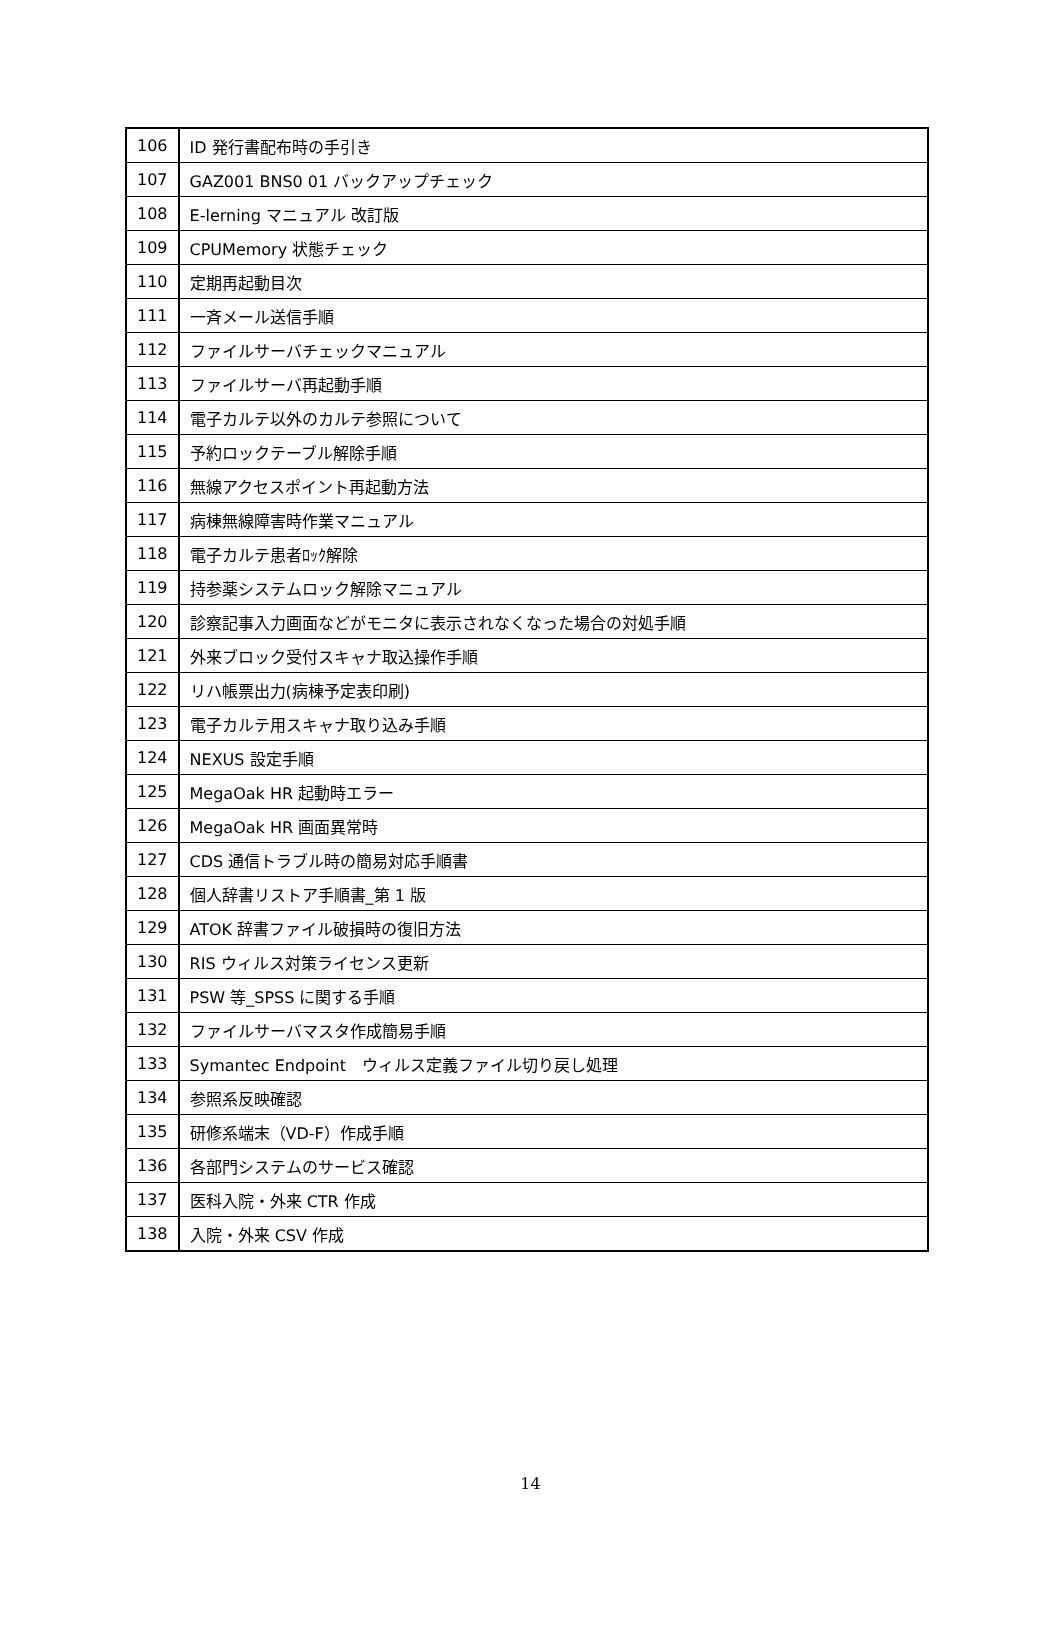| 106 | ID 発行書配布時の手引き |
| 107 | GAZ001 BNS0 01 バックアップチェック |
| 108 | E-lerning マニュアル 改訂版 |
| 109 | CPUMemory 状態チェック |
| 110 | 定期再起動目次 |
| 111 | 一斉メール送信手順 |
| 112 | ファイルサーバチェックマニュアル |
| 113 | ファイルサーバ再起動手順 |
| 114 | 電子カルテ以外のカルテ参照について |
| 115 | 予約ロックテーブル解除手順 |
| 116 | 無線アクセスポイント再起動方法 |
| 117 | 病棟無線障害時作業マニュアル |
| 118 | 電子カルテ患者ﾛｯｸ解除 |
| 119 | 持参薬システムロック解除マニュアル |
| 120 | 診察記事入力画面などがモニタに表示されなくなった場合の対処手順 |
| 121 | 外来ブロック受付スキャナ取込操作手順 |
| 122 | リハ帳票出力(病棟予定表印刷) |
| 123 | 電子カルテ用スキャナ取り込み手順 |
| 124 | NEXUS 設定手順 |
| 125 | MegaOak HR 起動時エラー |
| 126 | MegaOak HR 画面異常時 |
| 127 | CDS 通信トラブル時の簡易対応手順書 |
| 128 | 個人辞書リストア手順書_第 1 版 |
| 129 | ATOK 辞書ファイル破損時の復旧方法 |
| 130 | RIS ウィルス対策ライセンス更新 |
| 131 | PSW 等_SPSS に関する手順 |
| 132 | ファイルサーバマスタ作成簡易手順 |
| 133 | Symantec Endpoint ウィルス定義ファイル切り戻し処理 |
| 134 | 参照系反映確認 |
| 135 | 研修系端末（VD-F）作成手順 |
| 136 | 各部門システムのサービス確認 |
| 137 | 医科入院・外来 CTR 作成 |
| 138 | 入院・外来 CSV 作成 |
14